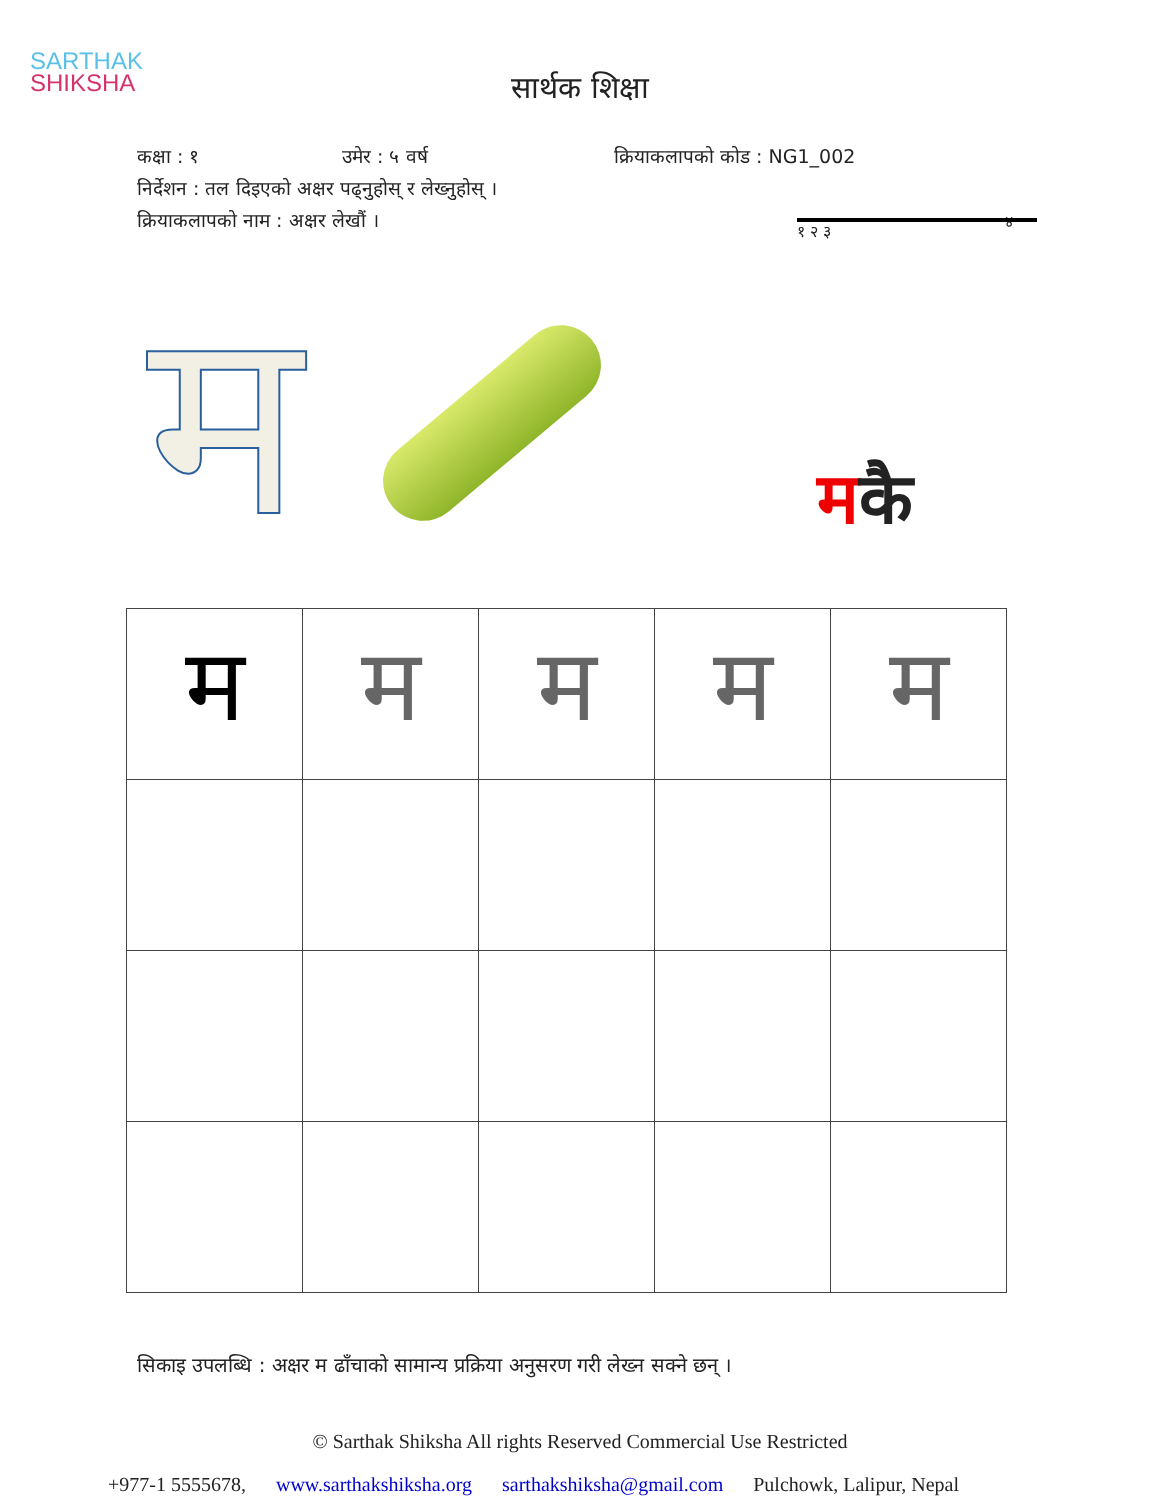SARTHAK
SHIKSHA
सार्थक शिक्षा
कक्षा : १ उमेर : ५ वर्ष क्रियाकलापको कोड : NG1_002
निर्देशन : तल दिइएको अक्षर पढ्नुहोस् र लेख्नुहोस् ।
क्रियाकलापको नाम : अक्षर लेखौं । ४
म
१ २ ३
मकै
| म | म | म | म | म |
सिकाइ उपलब्धि : अक्षर म ढाँचाको सामान्य प्रक्रिया अनुसरण गरी लेख्न सक्ने छन् ।
© Sarthak Shiksha All rights Reserved Commercial Use Restricted
+977-1 5555678, www.sarthakshiksha.org sarthakshiksha@gmail.com Pulchowk, Lalipur, Nepal